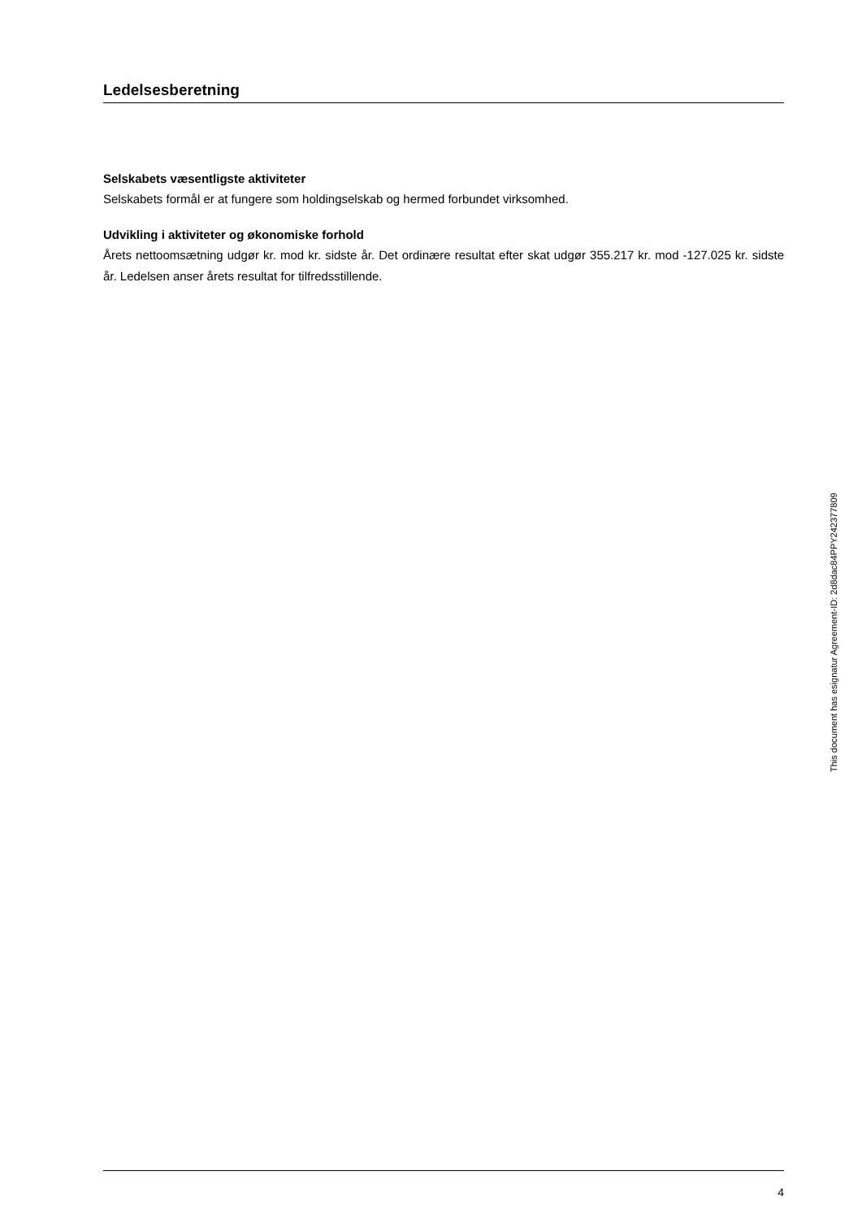Ledelsesberetning
Selskabets væsentligste aktiviteter
Selskabets formål er at fungere som holdingselskab og hermed forbundet virksomhed.
Udvikling i aktiviteter og økonomiske forhold
Årets nettoomsætning udgør kr. mod kr. sidste år. Det ordinære resultat efter skat udgør 355.217 kr. mod -127.025 kr. sidste år. Ledelsen anser årets resultat for tilfredsstillende.
4
This document has esignatur Agreement-ID: 2d8dac84PPY242377809